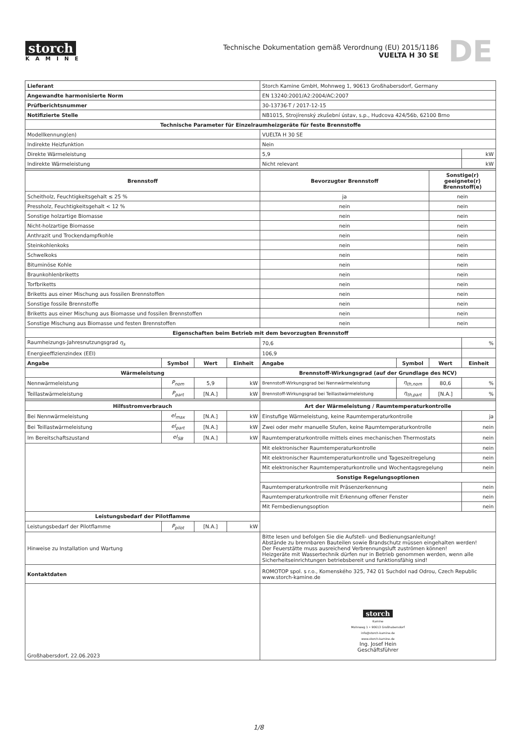storch
KAMINE
Technische Dokumentation gemäß Verordnung (EU) 2015/1186
VUELTA H 30 SE
DE
| Lieferant | | | | Storch Kamine GmbH, Mohnweg 1, 90613 Großhabersdorf, Germany | | | |
| Angewandte harmonisierte Norm | | | | EN 13240:2001/A2:2004/AC:2007 | | | |
| Prüfberichtsnummer | | | | 30-13736-T / 2017-12-15 | | | |
| Notifizierte Stelle | | | | NB1015, Strojírenský zkušební ústav, s.p., Hudcova 424/56b, 62100 Brno | | | |
| Technische Parameter für Einzelraumheizgeräte für feste Brennstoffe | | | | | | | |
| Modellkennung(en) | | | | VUELTA H 30 SE | | | |
| Indirekte Heizfunktion | | | | Nein | | | |
| Direkte Wärmeleistung | | | | 5,9 | | | kW |
| Indirekte Wärmeleistung | | | | Nicht relevant | | | kW |
| Brennstoff | | | | Bevorzugter Brennstoff | | Sonstige(r) geeignete(r) Brennstoff(e) | |
| Scheitholz, Feuchtigkeitsgehalt ≤ 25 % | | | | ja | | nein | |
| Pressholz, Feuchtigkeitsgehalt < 12 % | | | | nein | | nein | |
| Sonstige holzartige Biomasse | | | | nein | | nein | |
| Nicht-holzartige Biomasse | | | | nein | | nein | |
| Anthrazit und Trockendampfkohle | | | | nein | | nein | |
| Steinkohlenkoks | | | | nein | | nein | |
| Schwelkoks | | | | nein | | nein | |
| Bituminöse Kohle | | | | nein | | nein | |
| Braunkohlenbriketts | | | | nein | | nein | |
| Torfbriketts | | | | nein | | nein | |
| Briketts aus einer Mischung aus fossilen Brennstoffen | | | | nein | | nein | |
| Sonstige fossile Brennstoffe | | | | nein | | nein | |
| Briketts aus einer Mischung aus Biomasse und fossilen Brennstoffen | | | | nein | | nein | |
| Sonstige Mischung aus Biomasse und festen Brennstoffen | | | | nein | | nein | |
| Eigenschaften beim Betrieb mit dem bevorzugten Brennstoff | | | | | | | |
| Raumheizungs-Jahresnutzungsgrad η<sub>s</sub> | | | | 70,6 | | | % |
| Energieeffizienzindex (EEI) | | | | 106,9 | | | |
| Angabe | Symbol | Wert | Einheit | Angabe | Symbol | Wert | Einheit |
| Wärmeleistung | | | | Brennstoff-Wirkungsgrad (auf der Grundlage des NCV) | | | |
| Nennwärmeleistung | P<sub>nom</sub> | 5,9 | kW | Brennstoff-Wirkungsgrad bei Nennwärmeleistung | η<sub>th,nom</sub> | 80,6 | % |
| Teillastwärmeleistung | P<sub>part</sub> | [N.A.] | kW | Brennstoff-Wirkungsgrad bei Teillastwärmeleistung | η<sub>th,part</sub> | [N.A.] | % |
| Hilfsstromverbrauch | | | | Art der Wärmeleistung / Raumtemperaturkontrolle | | | |
| Bei Nennwärmeleistung | el<sub>max</sub> | [N.A.] | kW | Einstufige Wärmeleistung, keine Raumtemperaturkontrolle | | | ja |
| Bei Teillastwärmeleistung | el<sub>part</sub> | [N.A.] | kW | Zwei oder mehr manuelle Stufen, keine Raumtemperaturkontrolle | | | nein |
| Im Bereitschaftszustand | el<sub>SB</sub> | [N.A.] | kW | Raumtemperaturkontrolle mittels eines mechanischen Thermostats | | | nein |
| | | | | Mit elektronischer Raumtemperaturkontrolle | | | nein |
| | | | | Mit elektronischer Raumtemperaturkontrolle und Tageszeitregelung | | | nein |
| | | | | Mit elektronischer Raumtemperaturkontrolle und Wochentagsregelung | | | nein |
| | | | | Sonstige Regelungsoptionen | | | |
| | | | | Raumtemperaturkontrolle mit Präsenzerkennung | | | nein |
| | | | | Raumtemperaturkontrolle mit Erkennung offener Fenster | | | nein |
| | | | | Mit Fernbedienungsoption | | | nein |
| Leistungsbedarf der Pilotflamme | | | | | | | |
| Leistungsbedarf der Pilotflamme | P<sub>pilot</sub> | [N.A.] | kW | | | | |
| Hinweise zu Installation und Wartung | | | | Bitte lesen und befolgen Sie die Aufstell- und Bedienungsanleitung! Abstände zu brennbaren Bauteilen sowie Brandschutz müssen eingehalten werden! Der Feuerstätte muss ausreichend Verbrennungsluft zuströmen können! Heizgeräte mit Wassertechnik dürfen nur in Betrieb genommen werden, wenn alle Sicherheitseinrichtungen betriebsbereit und funktionsfähig sind! | | | |
| Kontaktdaten | | | | ROMOTOP spol. s r.o., Komenského 325, 742 01 Suchdol nad Odrou, Czech Republic www.storch-kamine.de | | | |
| Großhabersdorf, 22.06.2023 | | | | storch Kamine Mohnweg 1 • 90613 Großhabersdorf info@storch-kamine.de www.storch-kamine.de Ing. Josef Hein Geschäftsführer | | | |
1/8